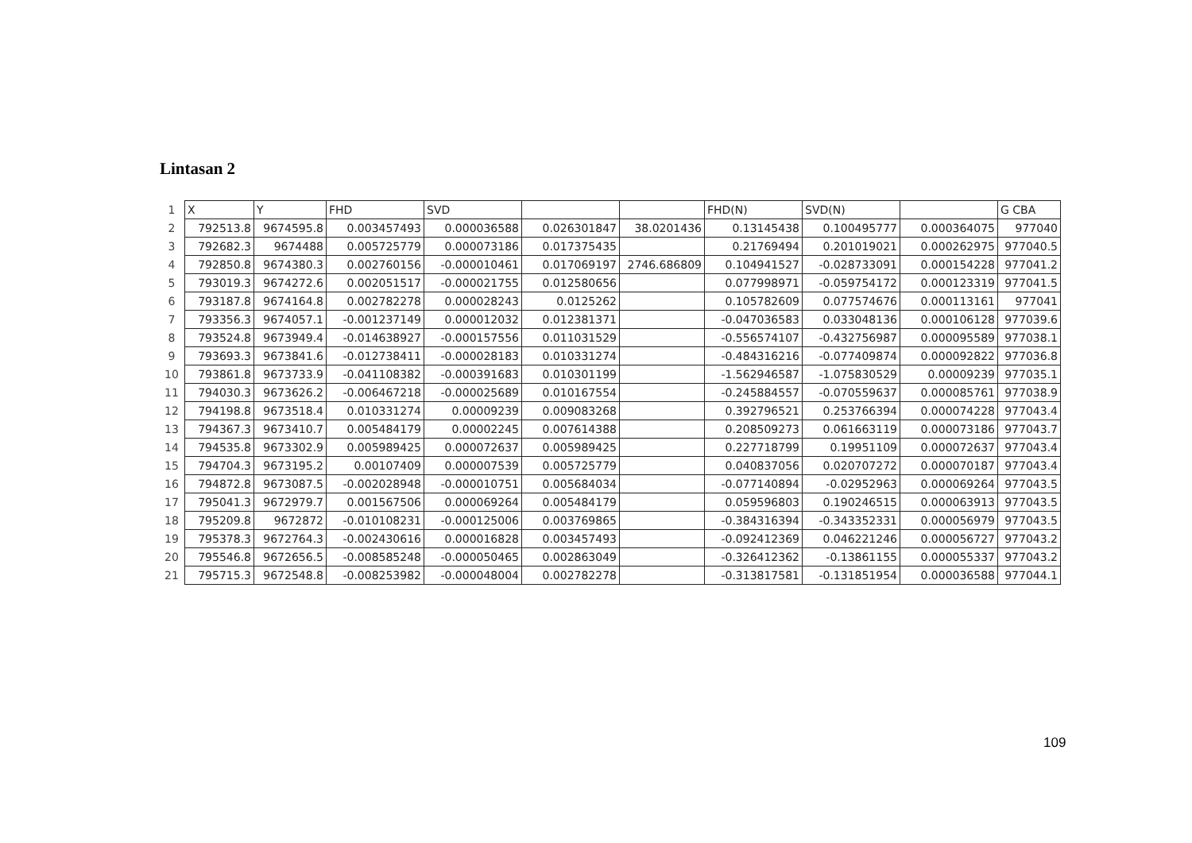Lintasan 2
| 1 | X | Y | FHD | SVD | | | FHD(N) | SVD(N) | | G CBA |
| 2 | 792513.8 | 9674595.8 | 0.003457493 | 0.000036588 | 0.026301847 | 38.0201436 | 0.13145438 | 0.100495777 | 0.000364075 | 977040 |
| 3 | 792682.3 | 9674488 | 0.005725779 | 0.000073186 | 0.017375435 | | 0.21769494 | 0.201019021 | 0.000262975 | 977040.5 |
| 4 | 792850.8 | 9674380.3 | 0.002760156 | -0.000010461 | 0.017069197 | 2746.686809 | 0.104941527 | -0.028733091 | 0.000154228 | 977041.2 |
| 5 | 793019.3 | 9674272.6 | 0.002051517 | -0.000021755 | 0.012580656 | | 0.077998971 | -0.059754172 | 0.000123319 | 977041.5 |
| 6 | 793187.8 | 9674164.8 | 0.002782278 | 0.000028243 | 0.0125262 | | 0.105782609 | 0.077574676 | 0.000113161 | 977041 |
| 7 | 793356.3 | 9674057.1 | -0.001237149 | 0.000012032 | 0.012381371 | | -0.047036583 | 0.033048136 | 0.000106128 | 977039.6 |
| 8 | 793524.8 | 9673949.4 | -0.014638927 | -0.000157556 | 0.011031529 | | -0.556574107 | -0.432756987 | 0.000095589 | 977038.1 |
| 9 | 793693.3 | 9673841.6 | -0.012738411 | -0.000028183 | 0.010331274 | | -0.484316216 | -0.077409874 | 0.000092822 | 977036.8 |
| 10 | 793861.8 | 9673733.9 | -0.041108382 | -0.000391683 | 0.010301199 | | -1.562946587 | -1.075830529 | 0.00009239 | 977035.1 |
| 11 | 794030.3 | 9673626.2 | -0.006467218 | -0.000025689 | 0.010167554 | | -0.245884557 | -0.070559637 | 0.000085761 | 977038.9 |
| 12 | 794198.8 | 9673518.4 | 0.010331274 | 0.00009239 | 0.009083268 | | 0.392796521 | 0.253766394 | 0.000074228 | 977043.4 |
| 13 | 794367.3 | 9673410.7 | 0.005484179 | 0.00002245 | 0.007614388 | | 0.208509273 | 0.061663119 | 0.000073186 | 977043.7 |
| 14 | 794535.8 | 9673302.9 | 0.005989425 | 0.000072637 | 0.005989425 | | 0.227718799 | 0.19951109 | 0.000072637 | 977043.4 |
| 15 | 794704.3 | 9673195.2 | 0.00107409 | 0.000007539 | 0.005725779 | | 0.040837056 | 0.020707272 | 0.000070187 | 977043.4 |
| 16 | 794872.8 | 9673087.5 | -0.002028948 | -0.000010751 | 0.005684034 | | -0.077140894 | -0.02952963 | 0.000069264 | 977043.5 |
| 17 | 795041.3 | 9672979.7 | 0.001567506 | 0.000069264 | 0.005484179 | | 0.059596803 | 0.190246515 | 0.000063913 | 977043.5 |
| 18 | 795209.8 | 9672872 | -0.010108231 | -0.000125006 | 0.003769865 | | -0.384316394 | -0.343352331 | 0.000056979 | 977043.5 |
| 19 | 795378.3 | 9672764.3 | -0.002430616 | 0.000016828 | 0.003457493 | | -0.092412369 | 0.046221246 | 0.000056727 | 977043.2 |
| 20 | 795546.8 | 9672656.5 | -0.008585248 | -0.000050465 | 0.002863049 | | -0.326412362 | -0.13861155 | 0.000055337 | 977043.2 |
| 21 | 795715.3 | 9672548.8 | -0.008253982 | -0.000048004 | 0.002782278 | | -0.313817581 | -0.131851954 | 0.000036588 | 977044.1 |
109